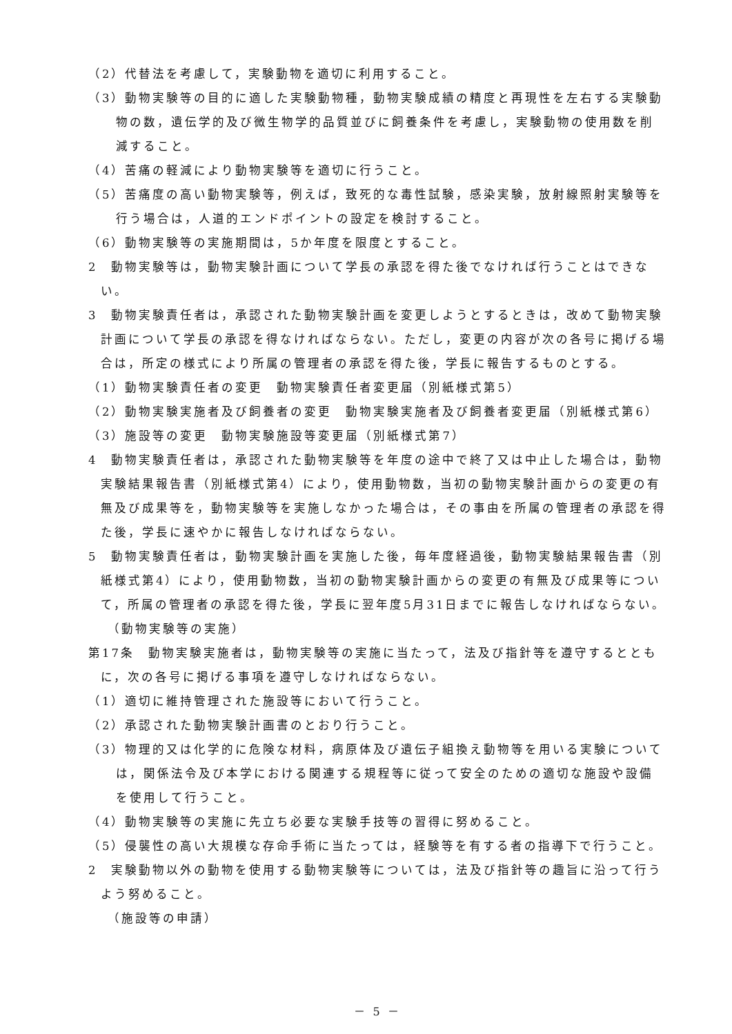（2）代替法を考慮して，実験動物を適切に利用すること。
（3）動物実験等の目的に適した実験動物種，動物実験成績の精度と再現性を左右する実験動物の数，遺伝学的及び微生物学的品質並びに飼養条件を考慮し，実験動物の使用数を削減すること。
（4）苦痛の軽減により動物実験等を適切に行うこと。
（5）苦痛度の高い動物実験等，例えば，致死的な毒性試験，感染実験，放射線照射実験等を行う場合は，人道的エンドポイントの設定を検討すること。
（6）動物実験等の実施期間は，5か年度を限度とすること。
2　動物実験等は，動物実験計画について学長の承認を得た後でなければ行うことはできない。
3　動物実験責任者は，承認された動物実験計画を変更しようとするときは，改めて動物実験計画について学長の承認を得なければならない。ただし，変更の内容が次の各号に掲げる場合は，所定の様式により所属の管理者の承認を得た後，学長に報告するものとする。
（1）動物実験責任者の変更　動物実験責任者変更届（別紙様式第5）
（2）動物実験実施者及び飼養者の変更　動物実験実施者及び飼養者変更届（別紙様式第6）
（3）施設等の変更　動物実験施設等変更届（別紙様式第7）
4　動物実験責任者は，承認された動物実験等を年度の途中で終了又は中止した場合は，動物実験結果報告書（別紙様式第4）により，使用動物数，当初の動物実験計画からの変更の有無及び成果等を，動物実験等を実施しなかった場合は，その事由を所属の管理者の承認を得た後，学長に速やかに報告しなければならない。
5　動物実験責任者は，動物実験計画を実施した後，毎年度経過後，動物実験結果報告書（別紙様式第4）により，使用動物数，当初の動物実験計画からの変更の有無及び成果等について，所属の管理者の承認を得た後，学長に翌年度5月31日までに報告しなければならない。
（動物実験等の実施）
第17条　動物実験実施者は，動物実験等の実施に当たって，法及び指針等を遵守するとともに，次の各号に掲げる事項を遵守しなければならない。
（1）適切に維持管理された施設等において行うこと。
（2）承認された動物実験計画書のとおり行うこと。
（3）物理的又は化学的に危険な材料，病原体及び遺伝子組換え動物等を用いる実験については，関係法令及び本学における関連する規程等に従って安全のための適切な施設や設備を使用して行うこと。
（4）動物実験等の実施に先立ち必要な実験手技等の習得に努めること。
（5）侵襲性の高い大規模な存命手術に当たっては，経験等を有する者の指導下で行うこと。
2　実験動物以外の動物を使用する動物実験等については，法及び指針等の趣旨に沿って行うよう努めること。
（施設等の申請）
－ 5 －